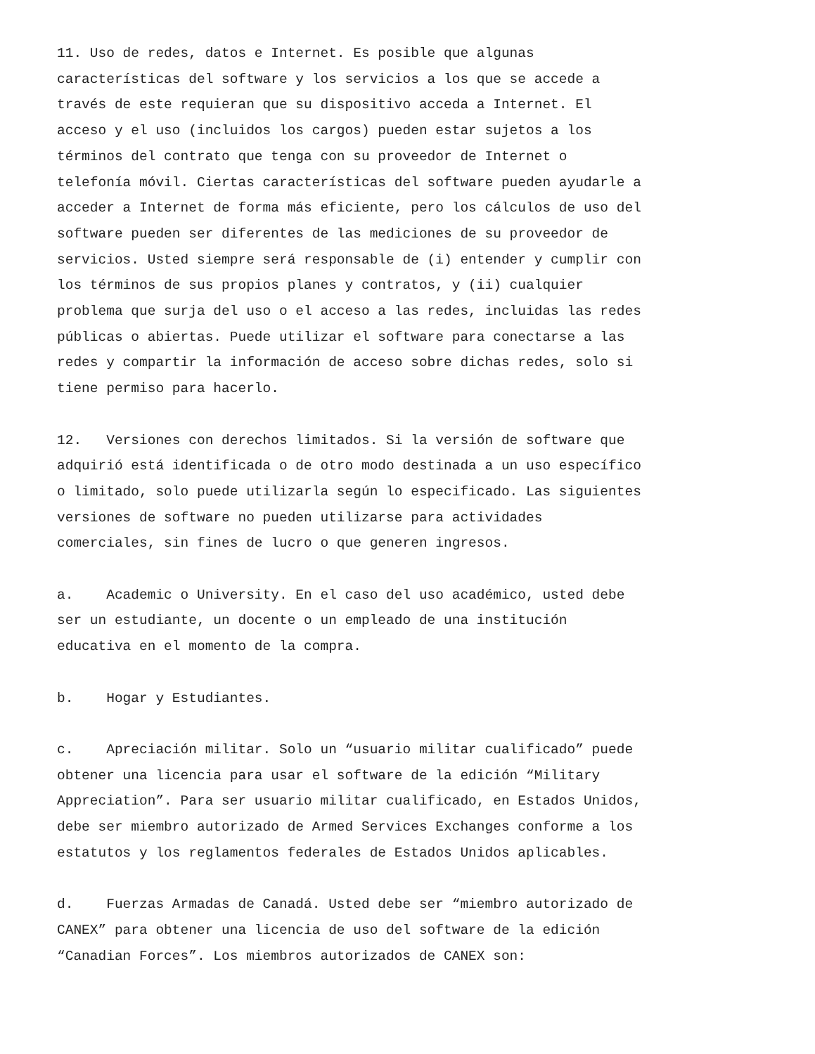11. Uso de redes, datos e Internet. Es posible que algunas características del software y los servicios a los que se accede a través de este requieran que su dispositivo acceda a Internet. El acceso y el uso (incluidos los cargos) pueden estar sujetos a los términos del contrato que tenga con su proveedor de Internet o telefonía móvil. Ciertas características del software pueden ayudarle a acceder a Internet de forma más eficiente, pero los cálculos de uso del software pueden ser diferentes de las mediciones de su proveedor de servicios. Usted siempre será responsable de (i) entender y cumplir con los términos de sus propios planes y contratos, y (ii) cualquier problema que surja del uso o el acceso a las redes, incluidas las redes públicas o abiertas. Puede utilizar el software para conectarse a las redes y compartir la información de acceso sobre dichas redes, solo si tiene permiso para hacerlo.
12. Versiones con derechos limitados. Si la versión de software que adquirió está identificada o de otro modo destinada a un uso específico o limitado, solo puede utilizarla según lo especificado. Las siguientes versiones de software no pueden utilizarse para actividades comerciales, sin fines de lucro o que generen ingresos.
a. Academic o University. En el caso del uso académico, usted debe ser un estudiante, un docente o un empleado de una institución educativa en el momento de la compra.
b. Hogar y Estudiantes.
c. Apreciación militar. Solo un “usuario militar cualificado” puede obtener una licencia para usar el software de la edición “Military Appreciation”. Para ser usuario militar cualificado, en Estados Unidos, debe ser miembro autorizado de Armed Services Exchanges conforme a los estatutos y los reglamentos federales de Estados Unidos aplicables.
d. Fuerzas Armadas de Canadá. Usted debe ser “miembro autorizado de CANEX” para obtener una licencia de uso del software de la edición “Canadian Forces”. Los miembros autorizados de CANEX son: